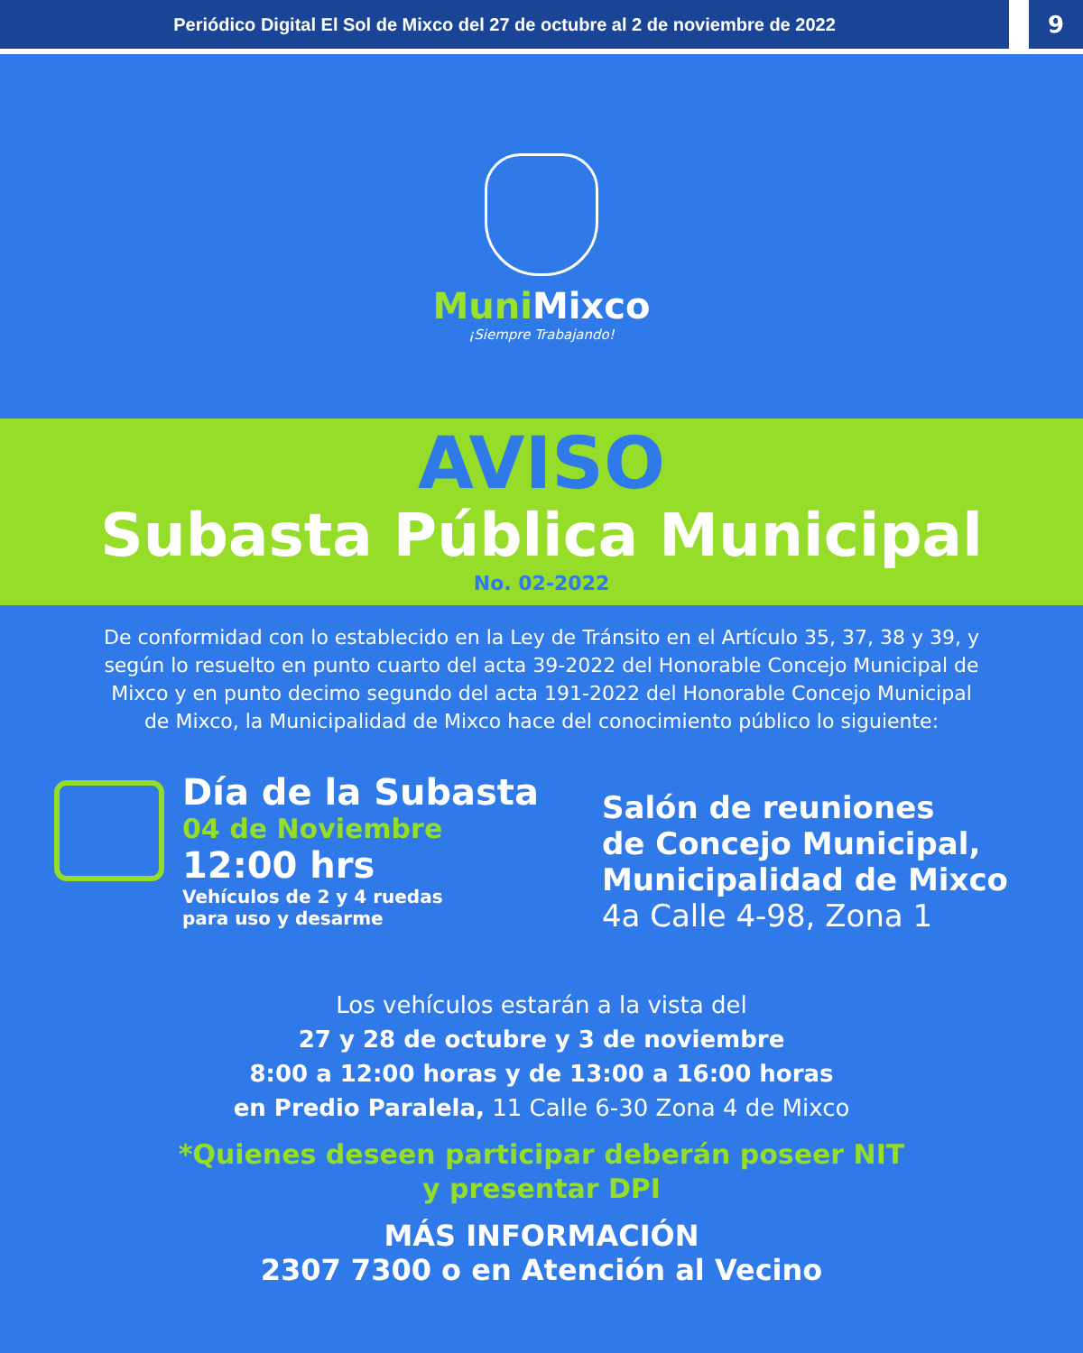Periódico Digital El Sol de Mixco del 27 de octubre al 2 de noviembre de 2022
9
MuniMixco
¡Siempre Trabajando!
AVISO
Subasta Pública Municipal
No. 02-2022
De conformidad con lo establecido en la Ley de Tránsito en el Artículo 35, 37, 38 y 39, y según lo resuelto en punto cuarto del acta 39-2022 del Honorable Concejo Municipal de Mixco y en punto decimo segundo del acta 191-2022 del Honorable Concejo Municipal de Mixco, la Municipalidad de Mixco hace del conocimiento público lo siguiente:
Día de la Subasta
04 de Noviembre
12:00 hrs
Vehículos de 2 y 4 ruedas
para uso y desarme
Salón de reuniones
de Concejo Municipal,
Municipalidad de Mixco
4a Calle 4-98, Zona 1
Los vehículos estarán a la vista del
27 y 28 de octubre y 3 de noviembre
8:00 a 12:00 horas y de 13:00 a 16:00 horas
en Predio Paralela, 11 Calle 6-30 Zona 4 de Mixco
*Quienes deseen participar deberán poseer NIT
y presentar DPI
MÁS INFORMACIÓN
2307 7300 o en Atención al Vecino